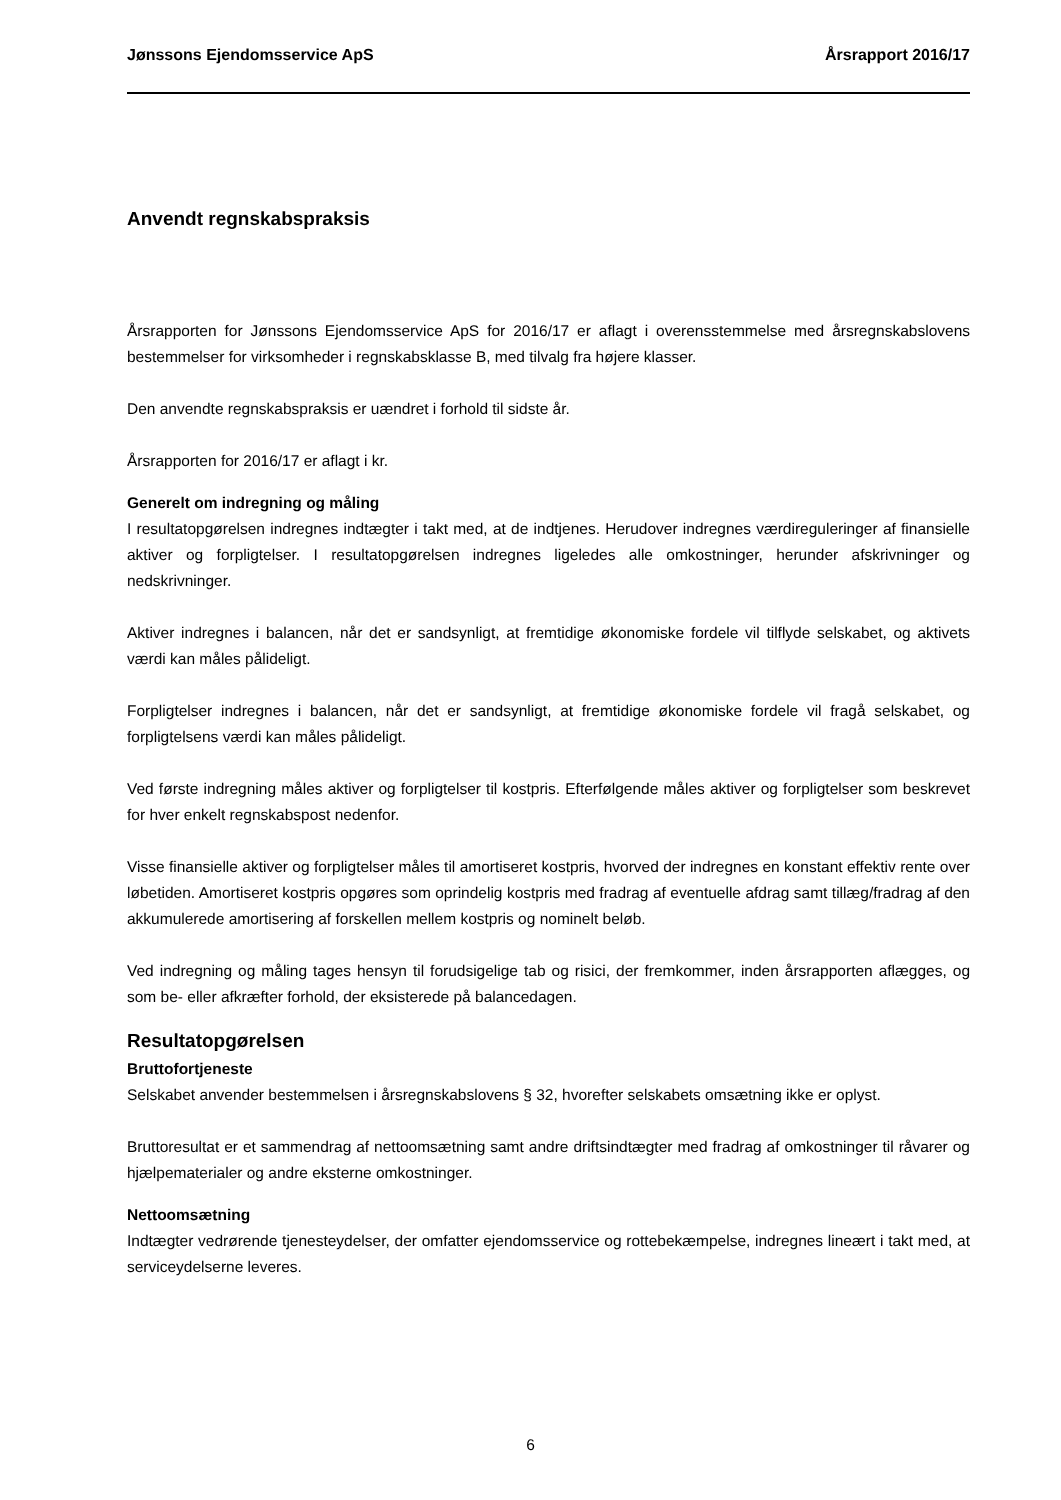Jønssons Ejendomsservice ApS Årsrapport 2016/17
Anvendt regnskabspraksis
Årsrapporten for Jønssons Ejendomsservice ApS for 2016/17 er aflagt i overensstemmelse med årsregnskabslovens bestemmelser for virksomheder i regnskabsklasse B, med tilvalg fra højere klasser.
Den anvendte regnskabspraksis er uændret i forhold til sidste år.
Årsrapporten for 2016/17 er aflagt i kr.
Generelt om indregning og måling
I resultatopgørelsen indregnes indtægter i takt med, at de indtjenes. Herudover indregnes værdireguleringer af finansielle aktiver og forpligtelser. I resultatopgørelsen indregnes ligeledes alle omkostninger, herunder afskrivninger og nedskrivninger.
Aktiver indregnes i balancen, når det er sandsynligt, at fremtidige økonomiske fordele vil tilflyde selskabet, og aktivets værdi kan måles pålideligt.
Forpligtelser indregnes i balancen, når det er sandsynligt, at fremtidige økonomiske fordele vil fragå selskabet, og forpligtelsens værdi kan måles pålideligt.
Ved første indregning måles aktiver og forpligtelser til kostpris. Efterfølgende måles aktiver og forpligtelser som beskrevet for hver enkelt regnskabspost nedenfor.
Visse finansielle aktiver og forpligtelser måles til amortiseret kostpris, hvorved der indregnes en konstant effektiv rente over løbetiden. Amortiseret kostpris opgøres som oprindelig kostpris med fradrag af eventuelle afdrag samt tillæg/fradrag af den akkumulerede amortisering af forskellen mellem kostpris og nominelt beløb.
Ved indregning og måling tages hensyn til forudsigelige tab og risici, der fremkommer, inden årsrapporten aflægges, og som be- eller afkræfter forhold, der eksisterede på balancedagen.
Resultatopgørelsen
Bruttofortjeneste
Selskabet anvender bestemmelsen i årsregnskabslovens § 32, hvorefter selskabets omsætning ikke er oplyst.
Bruttoresultat er et sammendrag af nettoomsætning samt andre driftsindtægter med fradrag af omkostninger til råvarer og hjælpematerialer og andre eksterne omkostninger.
Nettoomsætning
Indtægter vedrørende tjenesteydelser, der omfatter ejendomsservice og rottebekæmpelse, indregnes lineært i takt med, at serviceydelserne leveres.
6